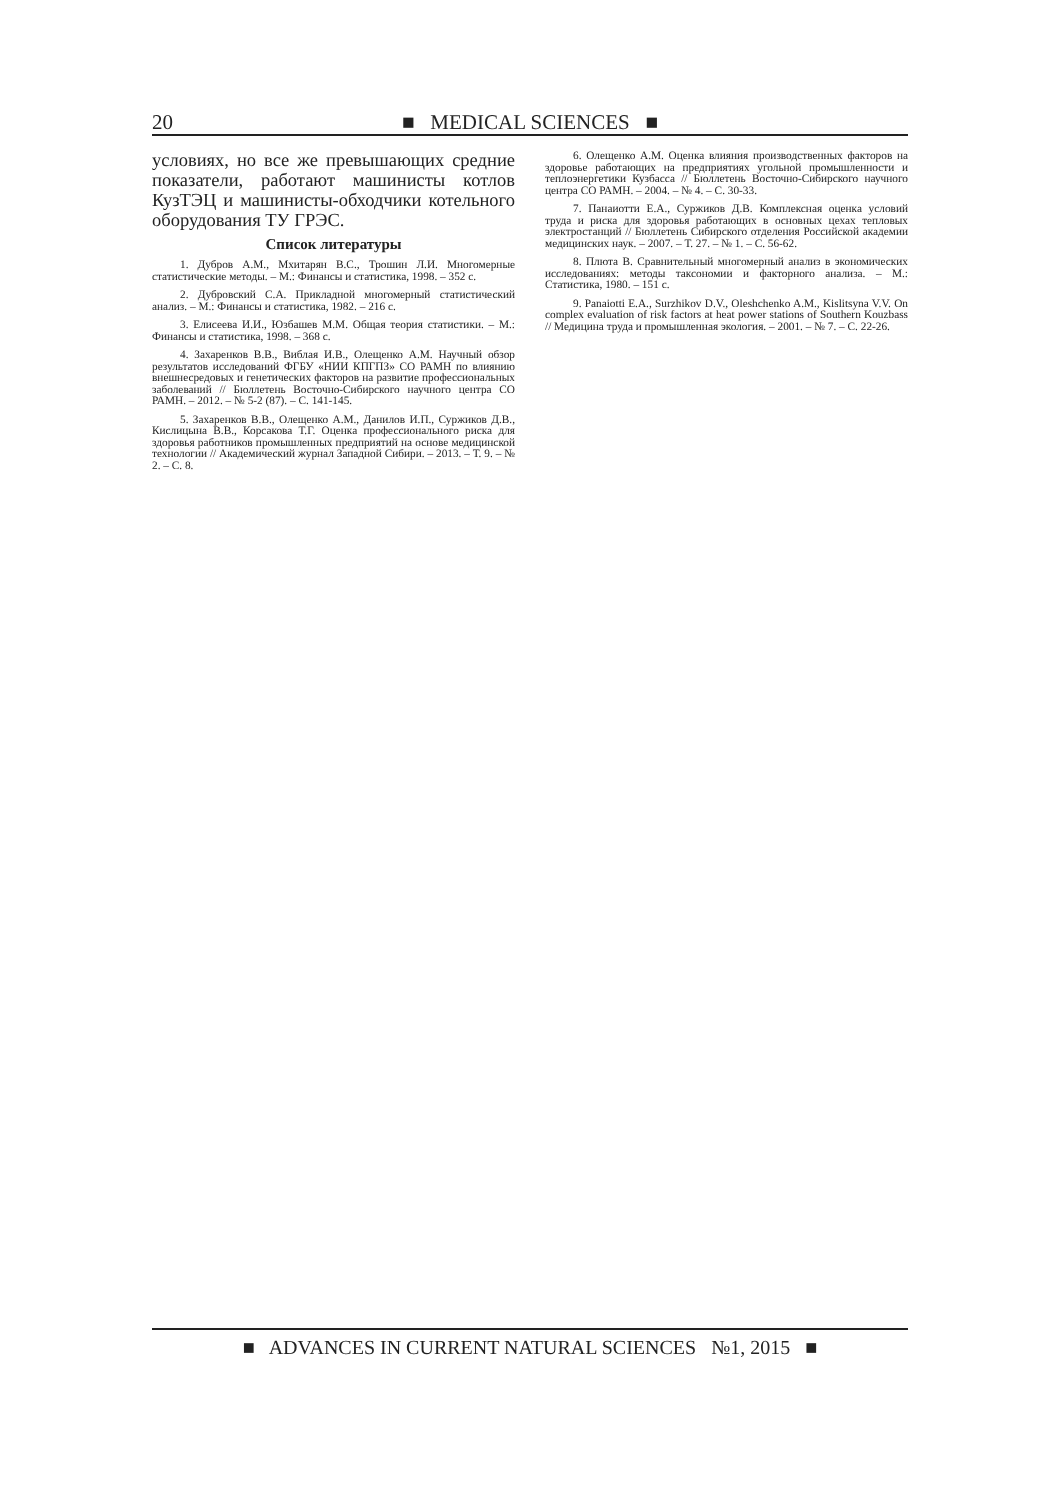20 ■ MEDICAL SCIENCES ■
условиях, но все же превышающих средние показатели, работают машинисты котлов КузТЭЦ и машинисты-обходчики котельного оборудования ТУ ГРЭС.
Список литературы
1. Дубров А.М., Мхитарян В.С., Трошин Л.И. Многомерные статистические методы. – М.: Финансы и статистика, 1998. – 352 с.
2. Дубровский С.А. Прикладной многомерный статистический анализ. – М.: Финансы и статистика, 1982. – 216 с.
3. Елисеева И.И., Юзбашев М.М. Общая теория статистики. – М.: Финансы и статистика, 1998. – 368 с.
4. Захаренков В.В., Виблая И.В., Олещенко А.М. Научный обзор результатов исследований ФГБУ «НИИ КПГПЗ» СО РАМН по влиянию внешнесредовых и генетических факторов на развитие профессиональных заболеваний // Бюллетень Восточно-Сибирского научного центра СО РАМН. – 2012. – № 5-2 (87). – С. 141-145.
5. Захаренков В.В., Олещенко А.М., Данилов И.П., Суржиков Д.В., Кислицына В.В., Корсакова Т.Г. Оценка профессионального риска для здоровья работников промышленных предприятий на основе медицинской технологии // Академический журнал Западной Сибири. – 2013. – Т. 9. – № 2. – С. 8.
6. Олещенко А.М. Оценка влияния производственных факторов на здоровье работающих на предприятиях угольной промышленности и теплоэнергетики Кузбасса // Бюллетень Восточно-Сибирского научного центра СО РАМН. – 2004. – № 4. – С. 30-33.
7. Панаиотти Е.А., Суржиков Д.В. Комплексная оценка условий труда и риска для здоровья работающих в основных цехах тепловых электростанций // Бюллетень Сибирского отделения Российской академии медицинских наук. – 2007. – Т. 27. – № 1. – С. 56-62.
8. Плюта В. Сравнительный многомерный анализ в экономических исследованиях: методы таксономии и факторного анализа. – М.: Статистика, 1980. – 151 с.
9. Panaiotti E.A., Surzhikov D.V., Oleshchenko A.M., Kislitsyna V.V. On complex evaluation of risk factors at heat power stations of Southern Kouzbass // Медицина труда и промышленная экология. – 2001. – № 7. – С. 22-26.
■ ADVANCES IN CURRENT NATURAL SCIENCES №1, 2015 ■